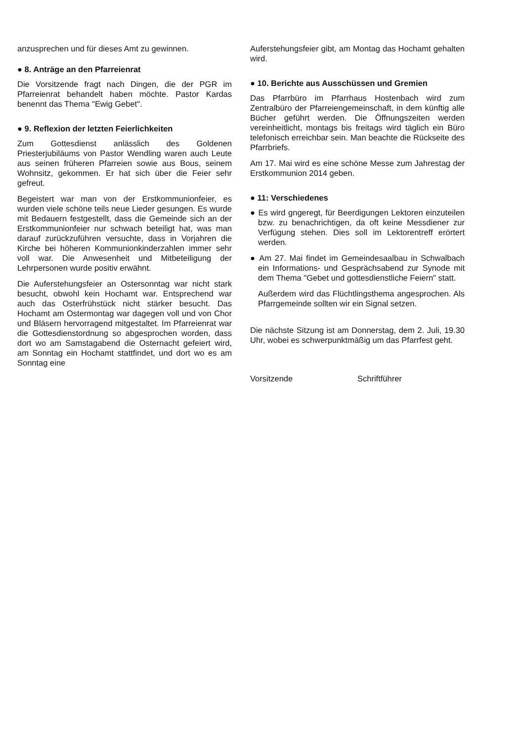anzusprechen und für dieses Amt zu gewinnen.
● 8. Anträge an den Pfarreienrat
Die Vorsitzende fragt nach Dingen, die der PGR im Pfarreienrat behandelt haben möchte. Pastor Kardas benennt das Thema "Ewig Gebet".
● 9. Reflexion der letzten Feierlichkeiten
Zum Gottesdienst anlässlich des Goldenen Priesterjubiläums von Pastor Wendling waren auch Leute aus seinen früheren Pfarreien sowie aus Bous, seinem Wohnsitz, gekommen. Er hat sich über die Feier sehr gefreut.
Begeistert war man von der Erstkommunionfeier, es wurden viele schöne teils neue Lieder gesungen. Es wurde mit Bedauern festgestellt, dass die Gemeinde sich an der Erstkommunionfeier nur schwach beteiligt hat, was man darauf zurückzuführen versuchte, dass in Vorjahren die Kirche bei höheren Kommunionkinderzahlen immer sehr voll war. Die Anwesenheit und Mitbeteiligung der Lehrpersonen wurde positiv erwähnt.
Die Auferstehungsfeier an Ostersonntag war nicht stark besucht, obwohl kein Hochamt war. Entsprechend war auch das Osterfrühstück nicht stärker besucht. Das Hochamt am Ostermontag war dagegen voll und von Chor und Bläsern hervorragend mitgestaltet. Im Pfarreienrat war die Gottesdienstordnung so abgesprochen worden, dass dort wo am Samstagabend die Osternacht gefeiert wird, am Sonntag ein Hochamt stattfindet, und dort wo es am Sonntag eine
Auferstehungsfeier gibt, am Montag das Hochamt gehalten wird.
● 10. Berichte aus Ausschüssen und Gremien
Das Pfarrbüro im Pfarrhaus Hostenbach wird zum Zentralbüro der Pfarreiengemeinschaft, in dem künftig alle Bücher geführt werden. Die Öffnungszeiten werden vereinheitlicht, montags bis freitags wird täglich ein Büro telefonisch erreichbar sein. Man beachte die Rückseite des Pfarrbriefs.
Am 17. Mai wird es eine schöne Messe zum Jahrestag der Erstkommunion 2014 geben.
● 11: Verschiedenes
● Es wird gngeregt, für Beerdigungen Lektoren einzuteilen bzw. zu benachrichtigen, da oft keine Messdiener zur Verfügung stehen. Dies soll im Lektorentreff erörtert werden.
● Am 27. Mai findet im Gemeindesaalbau in Schwalbach ein Informations- und Gesprächsabend zur Synode mit dem Thema "Gebet und gottesdienstliche Feiern" statt.
Außerdem wird das Flüchtlingsthema angesprochen. Als Pfarrgemeinde sollten wir ein Signal setzen.
Die nächste Sitzung ist am Donnerstag, dem 2. Juli, 19.30 Uhr, wobei es schwerpunktmäßig um das Pfarrfest geht.
Vorsitzende Schriftführer